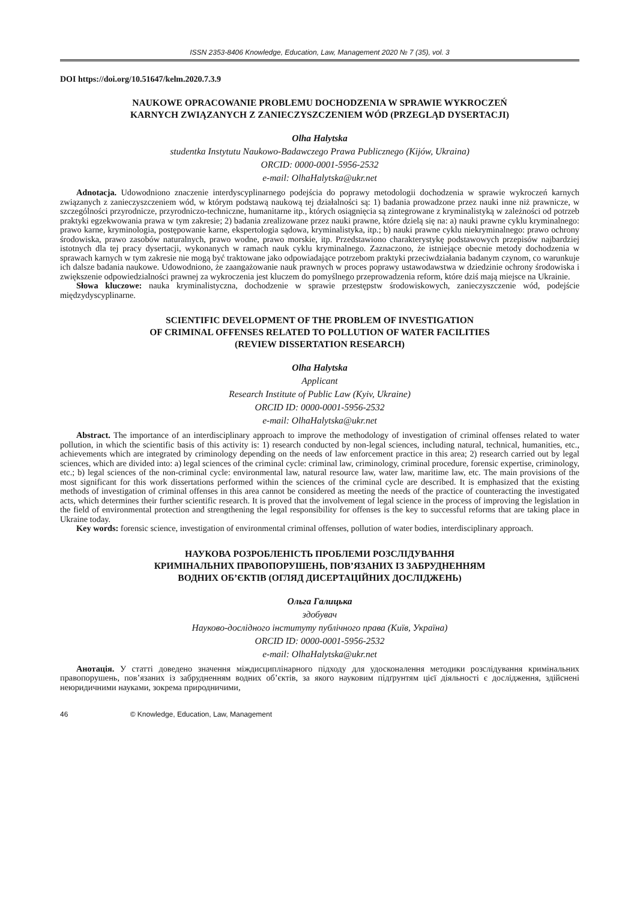ISSN 2353-8406 Knowledge, Education, Law, Management 2020 № 7 (35), vol. 3
DOI https://doi.org/10.51647/kelm.2020.7.3.9
NAUKOWE OPRACOWANIE PROBLEMU DOCHODZENIA W SPRAWIE WYKROCZEŃ
KARNYCH ZWIĄZANYCH Z ZANIECZYSZCZENIEM WÓD (PRZEGLĄD DYSERTACJI)
Olha Halytska
studentka Instytutu Naukowo-Badawczego Prawa Publicznego (Kijów, Ukraina)
ORCID: 0000-0001-5956-2532
e-mail: OlhaHalytska@ukr.net
Adnotacja. Udowodniono znaczenie interdyscyplinarnego podejścia do poprawy metodologii dochodzenia w sprawie wykroczeń karnych związanych z zanieczyszczeniem wód, w którym podstawą naukową tej działalności są: 1) badania prowadzone przez nauki inne niż prawnicze, w szczególności przyrodnicze, przyrodniczo-techniczne, humanitarne itp., których osiągnięcia są zintegrowane z kryminalistyką w zależności od potrzeb praktyki egzekwowania prawa w tym zakresie; 2) badania zrealizowane przez nauki prawne, które dzielą się na: a) nauki prawne cyklu kryminalnego: prawo karne, kryminologia, postępowanie karne, ekspertologia sądowa, kryminalistyka, itp.; b) nauki prawne cyklu niekryminalnego: prawo ochrony środowiska, prawo zasobów naturalnych, prawo wodne, prawo morskie, itp. Przedstawiono charakterystykę podstawowych przepisów najbardziej istotnych dla tej pracy dysertacji, wykonanych w ramach nauk cyklu kryminalnego. Zaznaczono, że istniejące obecnie metody dochodzenia w sprawach karnych w tym zakresie nie mogą być traktowane jako odpowiadające potrzebom praktyki przeciwdziałania badanym czynom, co warunkuje ich dalsze badania naukowe. Udowodniono, że zaangażowanie nauk prawnych w proces poprawy ustawodawstwa w dziedzinie ochrony środowiska i zwiększenie odpowiedzialności prawnej za wykroczenia jest kluczem do pomyślnego przeprowadzenia reform, które dziś mają miejsce na Ukrainie.
Słowa kluczowe: nauka kryminalistyczna, dochodzenie w sprawie przestępstw środowiskowych, zanieczyszczenie wód, podejście międzydyscyplinarne.
SCIENTIFIC DEVELOPMENT OF THE PROBLEM OF INVESTIGATION
OF CRIMINAL OFFENSES RELATED TO POLLUTION OF WATER FACILITIES
(REVIEW DISSERTATION RESEARCH)
Olha Halytska
Applicant
Research Institute of Public Law (Kyiv, Ukraine)
ORCID ID: 0000-0001-5956-2532
e-mail: OlhaHalytska@ukr.net
Abstract. The importance of an interdisciplinary approach to improve the methodology of investigation of criminal offenses related to water pollution, in which the scientific basis of this activity is: 1) research conducted by non-legal sciences, including natural, technical, humanities, etc., achievements which are integrated by criminology depending on the needs of law enforcement practice in this area; 2) research carried out by legal sciences, which are divided into: a) legal sciences of the criminal cycle: criminal law, criminology, criminal procedure, forensic expertise, criminology, etc.; b) legal sciences of the non-criminal cycle: environmental law, natural resource law, water law, maritime law, etc. The main provisions of the most significant for this work dissertations performed within the sciences of the criminal cycle are described. It is emphasized that the existing methods of investigation of criminal offenses in this area cannot be considered as meeting the needs of the practice of counteracting the investigated acts, which determines their further scientific research. It is proved that the involvement of legal science in the process of improving the legislation in the field of environmental protection and strengthening the legal responsibility for offenses is the key to successful reforms that are taking place in Ukraine today.
Key words: forensic science, investigation of environmental criminal offenses, pollution of water bodies, interdisciplinary approach.
НАУКОВА РОЗРОБЛЕНІСТЬ ПРОБЛЕМИ РОЗСЛІДУВАННЯ
КРИМІНАЛЬНИХ ПРАВОПОРУШЕНЬ, ПОВ’ЯЗАНИХ ІЗ ЗАБРУДНЕННЯМ
ВОДНИХ ОБ’ЄКТІВ (ОГЛЯД ДИСЕРТАЦІЙНИХ ДОСЛІДЖЕНЬ)
Ольга Галицька
здобувач
Науково-дослідного інституту публічного права (Київ, Україна)
ORCID ID: 0000-0001-5956-2532
e-mail: OlhaHalytska@ukr.net
Анотація. У статті доведено значення міждисциплінарного підходу для удосконалення методики розслідування кримінальних правопорушень, пов’язаних із забрудненням водних об’єктів, за якого науковим підґрунтям цієї діяльності є дослідження, здійснені неюридичними науками, зокрема природничими,
46 © Knowledge, Education, Law, Management